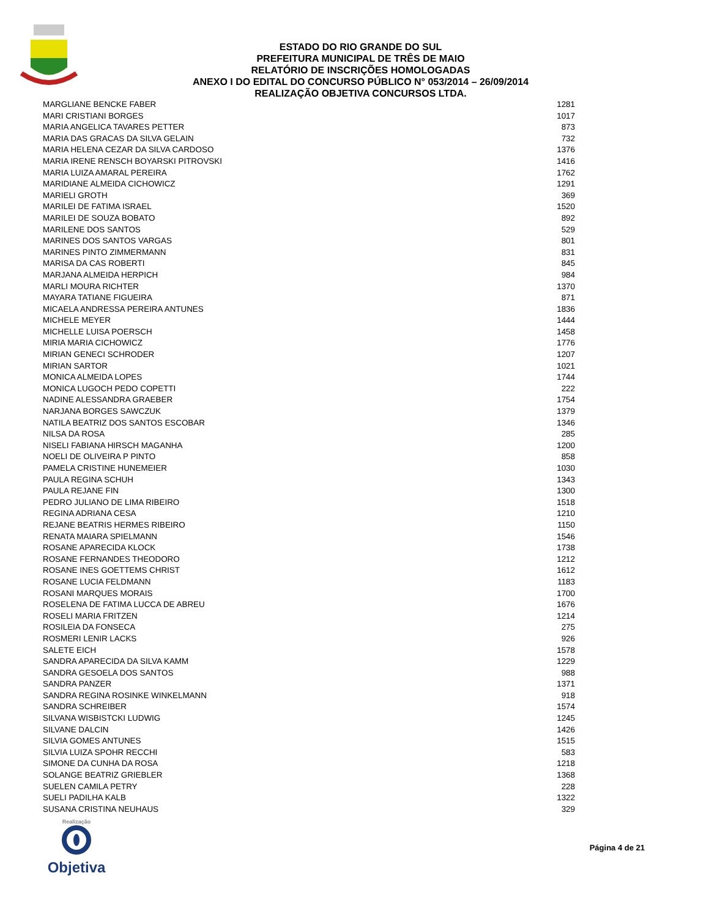ESTADO DO RIO GRANDE DO SUL
PREFEITURA MUNICIPAL DE TRÊS DE MAIO
RELATÓRIO DE INSCRIÇÕES HOMOLOGADAS
ANEXO I DO EDITAL DO CONCURSO PÚBLICO N° 053/2014 – 26/09/2014
REALIZAÇÃO OBJETIVA CONCURSOS LTDA.
| MARGLIANE BENCKE FABER | 1281 |
| MARI CRISTIANI BORGES | 1017 |
| MARIA ANGELICA TAVARES PETTER | 873 |
| MARIA DAS GRACAS DA SILVA GELAIN | 732 |
| MARIA HELENA CEZAR DA SILVA CARDOSO | 1376 |
| MARIA IRENE RENSCH BOYARSKI PITROVSKI | 1416 |
| MARIA LUIZA AMARAL PEREIRA | 1762 |
| MARIDIANE ALMEIDA CICHOWICZ | 1291 |
| MARIELI GROTH | 369 |
| MARILEI DE FATIMA ISRAEL | 1520 |
| MARILEI DE SOUZA BOBATO | 892 |
| MARILENE DOS SANTOS | 529 |
| MARINES DOS SANTOS VARGAS | 801 |
| MARINES PINTO ZIMMERMANN | 831 |
| MARISA DA CAS ROBERTI | 845 |
| MARJANA ALMEIDA HERPICH | 984 |
| MARLI MOURA RICHTER | 1370 |
| MAYARA TATIANE FIGUEIRA | 871 |
| MICAELA ANDRESSA PEREIRA ANTUNES | 1836 |
| MICHELE MEYER | 1444 |
| MICHELLE LUISA POERSCH | 1458 |
| MIRIA MARIA CICHOWICZ | 1776 |
| MIRIAN GENECI SCHRODER | 1207 |
| MIRIAN SARTOR | 1021 |
| MONICA ALMEIDA LOPES | 1744 |
| MONICA LUGOCH PEDO COPETTI | 222 |
| NADINE ALESSANDRA GRAEBER | 1754 |
| NARJANA BORGES SAWCZUK | 1379 |
| NATILA BEATRIZ DOS SANTOS ESCOBAR | 1346 |
| NILSA DA ROSA | 285 |
| NISELI FABIANA HIRSCH MAGANHA | 1200 |
| NOELI DE OLIVEIRA P PINTO | 858 |
| PAMELA CRISTINE HUNEMEIER | 1030 |
| PAULA REGINA SCHUH | 1343 |
| PAULA REJANE FIN | 1300 |
| PEDRO JULIANO DE LIMA RIBEIRO | 1518 |
| REGINA ADRIANA CESA | 1210 |
| REJANE BEATRIS HERMES RIBEIRO | 1150 |
| RENATA MAIARA SPIELMANN | 1546 |
| ROSANE APARECIDA KLOCK | 1738 |
| ROSANE FERNANDES THEODORO | 1212 |
| ROSANE INES GOETTEMS CHRIST | 1612 |
| ROSANE LUCIA FELDMANN | 1183 |
| ROSANI MARQUES MORAIS | 1700 |
| ROSELENA DE FATIMA LUCCA DE ABREU | 1676 |
| ROSELI MARIA FRITZEN | 1214 |
| ROSILEIA DA FONSECA | 275 |
| ROSMERI LENIR LACKS | 926 |
| SALETE EICH | 1578 |
| SANDRA APARECIDA DA SILVA KAMM | 1229 |
| SANDRA GESOELA DOS SANTOS | 988 |
| SANDRA PANZER | 1371 |
| SANDRA REGINA ROSINKE WINKELMANN | 918 |
| SANDRA SCHREIBER | 1574 |
| SILVANA WISBISTCKI LUDWIG | 1245 |
| SILVANE DALCIN | 1426 |
| SILVIA GOMES ANTUNES | 1515 |
| SILVIA LUIZA SPOHR RECCHI | 583 |
| SIMONE DA CUNHA DA ROSA | 1218 |
| SOLANGE BEATRIZ GRIEBLER | 1368 |
| SUELEN CAMILA PETRY | 228 |
| SUELI PADILHA KALB | 1322 |
| SUSANA CRISTINA NEUHAUS | 329 |
Realização
Objetiva
Página 4 de 21